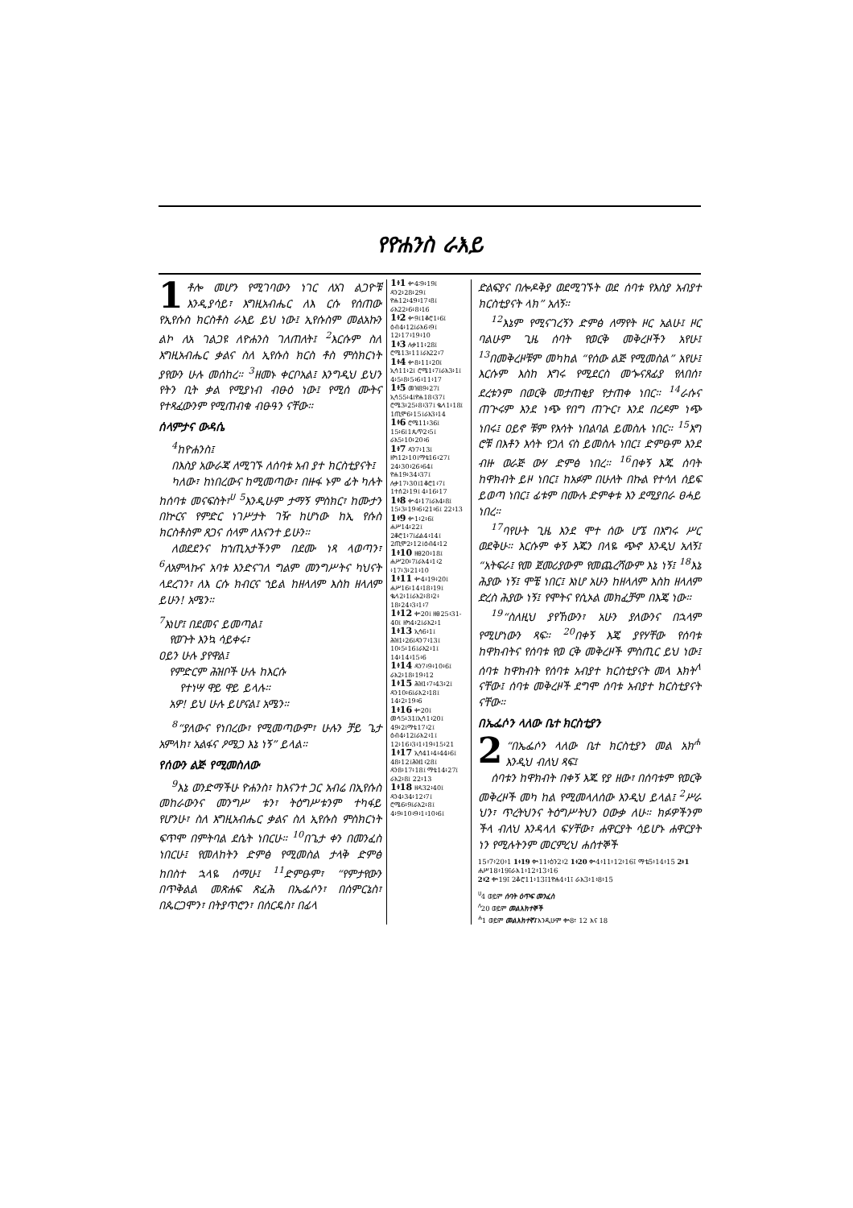የዮሐንስ ራእይ
1 ቶሎ መሆን የሚገባውን ነገር ለአገ ልጋዮቹ እንዲያሳይ፣ እግዚአብሔር ለእ ርሱ የሰጠው የኢየሱስ ክርስቶስ ራእይ ይህ ነው፤ ኢየሱስም መልአኩን ልኮ ለአ ገልጋዩ ለዮሐንስ ገለጠለት፤ <sup>2</sup>እርሱም ስለ እግዚአብሔር ቃልና ስለ ኢየሱስ ክርስ ቶስ ምስክርነት ያየውን ሁሉ መሰከረ። <sup>3</sup>ዘመኑ ቀርቦአል፤ እንግዲህ ይህን የትን ቢት ቃል የሚያነብ ብፁዕ ነው፤ የሚሰ ሙትና የተጻፈውንም የሚጠብቁ ብፁዓን ናቸው።
ሰላምታና ውዳሴ
<sup>4</sup> ከዮሐንስ፤
በእስያ አውራጃ ለሚገኙ ለሰባቱ አብ ያተ ክርስቲያናት፤
ካለው፣ ከነበረውና ከሚመጣው፣ በዙፋ ኑም ፊት ካሉት ከሰባቱ መናፍስት፣<sup>ሀ</sup> <sup>5</sup>እንዲሁም ታማኝ ምስክር፣ ከሙታን በኵርና የምድር ነገሥታት ገዥ ከሆነው ከኢ የሱስ ክርስቶስም ጸጋና ሰላም ለእናንተ ይሁን።
ለወደደንና ከኀጢአታችንም በደሙ ነጻ ላወጣን፣ <sup>6</sup>ለአምላኩና አባቱ እንድናገለ ግልም መንግሥትና ካህናት ላደረገን፣ ለእ ርሱ ክብርና ኀይል ከዘላለም እስከ ዘላለም ይሁን! አሜን።
<sup>7</sup> እነሆ፤ በደመና ይመጣል፤
የወጉት እንኳ ሳይቀሩ፣
ዐይን ሁሉ ያየዋል፤
የምድርም ሕዝቦች ሁሉ ከእርሱ
የተነሣ ዋይ ዋይ ይላሉ።
አዎ! ይህ ሁሉ ይሆናል፤ አሜን።
<sup>8</sup> “ያለውና የነበረው፣ የሚመጣውም፣ ሁሉን ቻይ ጌታ አምላክ፣ አልፋና ዖሜጋ እኔ ነኝ” ይላል።
የሰውን ልጅ የሚመስለው
<sup>9</sup> እኔ ወንድማችሁ ዮሐንስ፣ ከእናንተ ጋር አብሬ በኢየሱስ መከራውንና መንግሥ ቱን፣ ትዕግሥቱንም ተካፋይ የሆንሁ፣ ስለ እግዚአብሔር ቃልና ስለ ኢየሱስ ምስክርነት ፍጥሞ በምትባል ደሴት ነበርሁ። <sup>10</sup>በጌታ ቀን በመንፈስ ነበርሁ፤ የመለከትን ድምፅ የሚመስል ታላቅ ድምፅ ከበስተ ኋላዬ ሰማሁ፤ <sup>11</sup>ድምፁም፣ “የምታየውን በጥቅልል መጽሐፍ ጽፈሕ በኤፌሶን፣ በሰምርኔስ፣ በጴርጋሞን፣ በትያጥሮን፣ በሰርዴስ፣ በፊላ
1፥1 ቍ4፡9፥19፤ ዳን2፥28፥29፤ ዮሐ12፥49፥17፥8፤ ራእ22፥6፥8፥16
1፥2 ቍ9፤1ቆሮ1፥6፤ ዕብ4፥12፤ራእ6፥9፤ 12፥17፥19፥10
1፥3 ሉቃ11፥28፤ ሮሜ13፥11፤ራእ22፥7
1፥4 ቍ8፥11፥20፤ ኢሳ11፥2፤ ሮሜ1፥7፤ራእ3፥1፤ 4፥5፥8፥5፥6፥11፥17
1፥5 መዝ89፥27፤ ኢሳ55፥4፤ዮሐ18፥37፤ ሮሜ3፥25፥8፥37፤ ቈላ1፥18፤ 1ጢሞ6፥15፤ራእ3፥14
1፥6 ሮሜ11፥36፤ 15፥6፤1ጴጥ2፥5፤ ራእ5፥10፥20፥6
1፥7 ዳን7፥13፤ ዘካ12፥10፤ማቴ16፥27፤ 24፥30፥26፥64፤ ዮሐ19፥34፥37፤ ሉቃ17፥30፤1ቆሮ1፥7፤ 1ተሰ2፥19፤ 4፥16፥17
1፥8 ቍ4፥17፤ራእ4፥8፤ 15፥3፥19፥6፥21፥6፤ 22፥13
1፥9 ቍ1፥2፥6፤ ሐሥ14፥22፤ 2ቆሮ1፥7፤ፊል4፥14፤ 2ጢሞ2፥12፤ዕብ4፥12
1፥10 ዘፀ20፥18፤ ሐሥ20፥7፤ራእ4፥1፥2 ፥17፥3፥21፥10
1፥11 ቍ4፥19፥20፤ ሐሥ16፥14፥18፥19፤ ቈላ2፥1፤ራእ2፥8፥2፥ 18፥24፥3፥1፥7
1፥12 ቍ20፤ ዘፀ25፥31-40፤ ዘካ4፥2፤ራእ2፥1
1፥13 ኢሳ6፥1፤ ሕዝ1፥26፤ዳን7፥13፤ 10፥5፥16፤ራእ2፥1፤ 14፥14፥15፥6
1፥14 ዳን7፥9፥10፥6፤ ራእ2፥18፥19፥12
1፥15 ሕዝ1፥7፥43፥2፤ ዳን10፥6፤ራእ2፥18፤ 14፥2፥19፥6
1፥16 ቍ20፤ መሳ5፥31፤ኢሳ1፥20፤ 49፥2፤ማቴ17፥2፤ ዕብ4፥12፤ራእ2፥1፤ 12፥16፥3፥1፥19፥15፥21
1፥17 ኢሳ41፥4፥44፥6፤ 48፥12፤ሕዝ1፥28፤ ዳን8፥17፥18፤ ማቴ14፥27፤ ራእ2፥8፤ 22፥13
1፥18 ዘዳ32፥40፤ ዳን4፥34፥12፥7፤ ሮሜ6፥9፤ራእ2፥8፤ 4፥9፥10፥9፥1፥10፥6፤
ድልፍያና በሎዶቅያ ወደሚገኙት ወደ ሰባቱ የእስያ አብያተ ክርስቲያናት ላክ” አለኝ።
<sup>12</sup> እኔም የሚናገረኝን ድምፅ ለማየት ዞር አልሁ፤ ዞር ባልሁም ጊዜ ሰባት የወርቅ መቅረዞችን አየሁ፤ <sup>13</sup>በመቅረዞቹም መካከል “የሰው ልጅ የሚመስል” አየሁ፤ እርሱም እስከ እግሩ የሚደርስ መጐናጸፊያ የለበሰ፣ ደረቱንም በወርቅ መታጠቂያ የታጠቀ ነበር። <sup>14</sup>ራሱና ጠጕሩም እንደ ነጭ የበግ ጠጕር፣ እንደ በረዶም ነጭ ነበሩ፤ ዐይኖ ቹም የእሳት ነበልባል ይመስሉ ነበር። <sup>15</sup>እግ ሮቹ በእቶን እሳት የጋለ ናስ ይመስሉ ነበር፤ ድምፁም እንደ ብዙ ወራጅ ውሃ ድምፅ ነበረ። <sup>16</sup>በቀኝ እጁ ሰባት ከዋክብት ይዞ ነበር፤ ከአፉም በሁለት በኩል የተሳለ ሰይፍ ይወጣ ነበር፤ ፊቱም በሙሉ ድምቀቱ እን ደሚያበራ ፀሓይ ነበረ።
<sup>17</sup> ባየሁት ጊዜ እንደ ሞተ ሰው ሆኜ በእግሩ ሥር ወደቅሁ። እርሱም ቀኝ እጁን በላዬ ጭኖ እንዲህ አለኝ፤ “አትፍራ፤ የመ ጀመሪያውም የመጨረሻውም እኔ ነኝ፤ <sup>18</sup>እኔ ሕያው ነኝ፤ ሞቼ ነበር፤ እነሆ አሁን ከዘላለም እስከ ዘላለም ድረስ ሕያው ነኝ፤ የሞትና የሲኦል መክፈቻም በእጄ ነው።
<sup>19</sup> “ስለዚህ ያየኸውን፣ አሁን ያለውንና በኋላም የሚሆነውን ጻፍ። <sup>20</sup>በቀኝ እጄ ያየሃቸው የሰባቱ ከዋክብትና የሰባቱ የወ ርቅ መቅረዞች ምስጢር ይህ ነው፤ ሰባቱ ከዋክብት የሰባቱ አብያተ ክርስቲያናት መላ እክት<sup>ለ</sup> ናቸው፤ ሰባቱ መቅረዞች ደግሞ ሰባቱ አብያተ ክርስቲያናት ናቸው።
በኤፌሶን ላለው ቤተ ክርስቲያን
2 “በኤፌሶን ላለው ቤተ ክርስቲያን መል አክ<sup>ሐ</sup> እንዲህ ብለህ ጻፍ፤
ሰባቱን ከዋክብት በቀኝ እጁ የያ ዘው፣ በሰባቱም የወርቅ መቅረዞች መካ ከል የሚመላለሰው እንዲህ ይላል፤ <sup>2</sup>ሥራ ህን፣ ጥረትህንና ትዕግሥትህን ዐውቃ ለሁ። ክፉዎችንም ችላ ብለህ እንዳላለ ፍሃቸው፣ ሐዋርያት ሳይሆኑ ሐዋርያት ነን የሚሉትንም መርምረህ ሐሰተኞች
15፥7፥20፥1 1፥19 ቍ11፥ዕን2፥2 1፥20 ቍ4፥11፥12፥16፤ ማቴ5፥14፥15 2፥1 ሐሥ18፥19፤ራእ1፥12፥13፥16
2፥2 ቍ19፤ 2ቆሮ11፥13፤1ዮሐ4፥1፤ ራእ3፥1፥8፥15
<sup>ሀ</sup>4 ወይም ሰባት ዕጥፍ መንፈስ
<sup>ለ</sup>20 ወይም መልእክተኞች
<sup>ሐ</sup>1 ወይም መልእክተኛ፤ እንዲሁም ቍ8፣ 12 እና 18